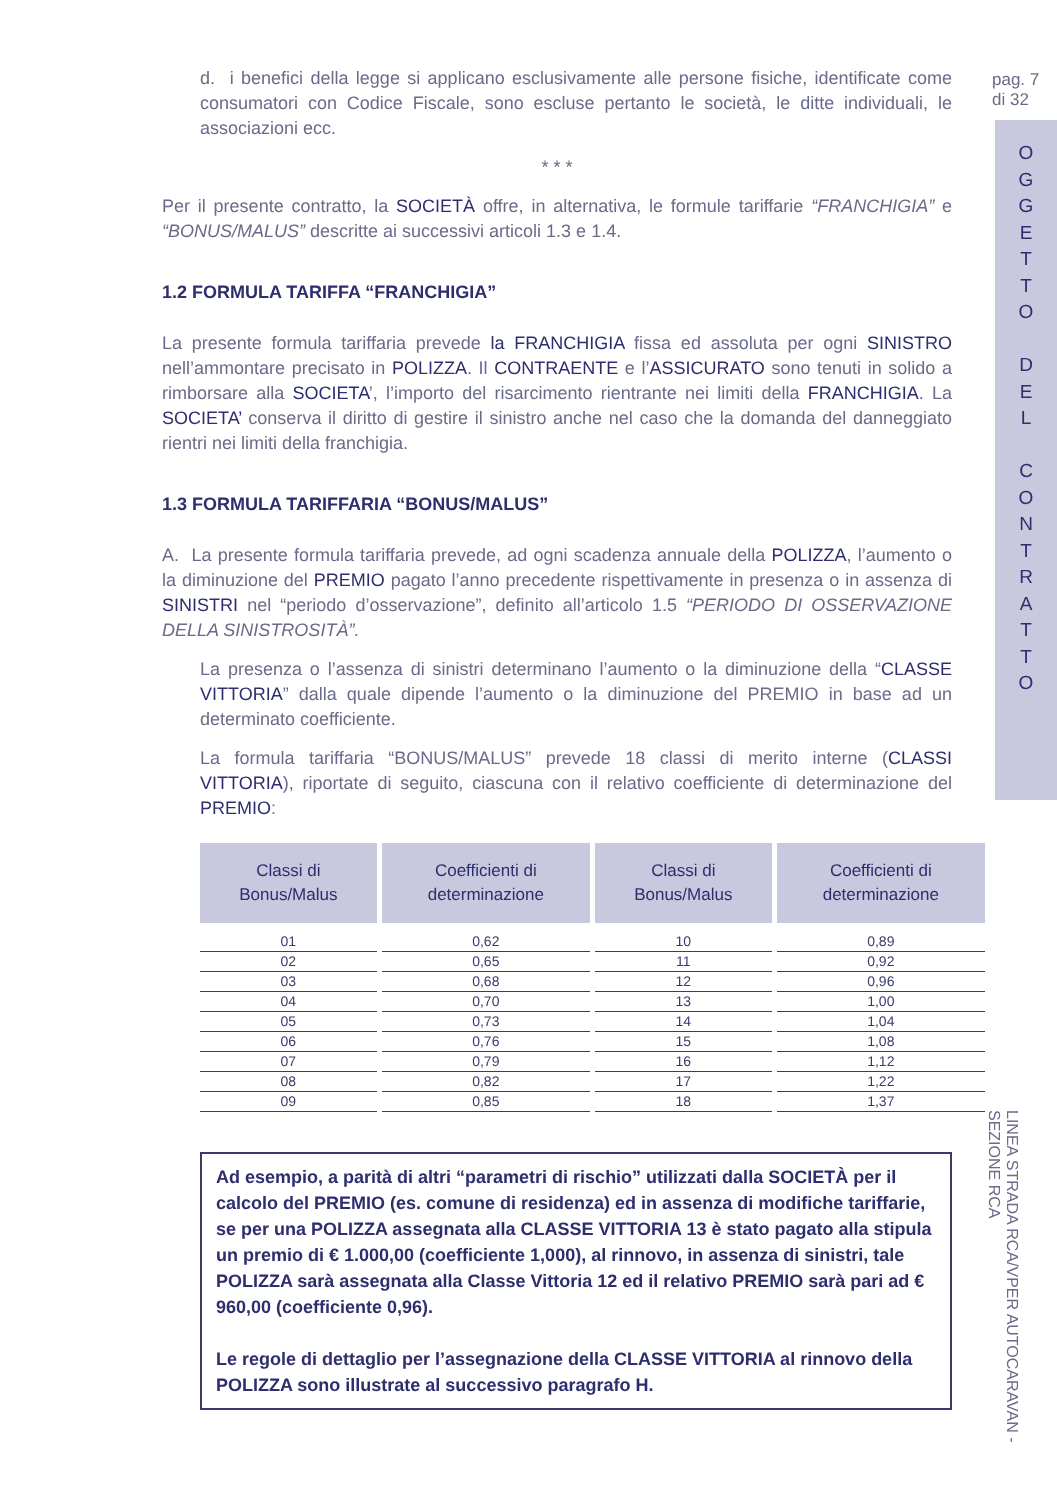d. i benefici della legge si applicano esclusivamente alle persone fisiche, identificate come consumatori con Codice Fiscale, sono escluse pertanto le società, le ditte individuali, le associazioni ecc.
* * *
Per il presente contratto, la SOCIETÀ offre, in alternativa, le formule tariffarie “FRANCHIGIA” e “BONUS/MALUS” descritte ai successivi articoli 1.3 e 1.4.
1.2 FORMULA TARIFFA “FRANCHIGIA”
La presente formula tariffaria prevede la FRANCHIGIA fissa ed assoluta per ogni SINISTRO nell’ammontare precisato in POLIZZA. Il CONTRAENTE e l’ASSICURATO sono tenuti in solido a rimborsare alla SOCIETA’, l’importo del risarcimento rientrante nei limiti della FRANCHIGIA. La SOCIETA’ conserva il diritto di gestire il sinistro anche nel caso che la domanda del danneggiato rientri nei limiti della franchigia.
1.3 FORMULA TARIFFARIA “BONUS/MALUS”
A. La presente formula tariffaria prevede, ad ogni scadenza annuale della POLIZZA, l’aumento o la diminuzione del PREMIO pagato l’anno precedente rispettivamente in presenza o in assenza di SINISTRI nel “periodo d’osservazione”, definito all’articolo 1.5 “PERIODO DI OSSERVAZIONE DELLA SINISTROSITÀ”.
La presenza o l’assenza di sinistri determinano l’aumento o la diminuzione della “CLASSE VITTORIA” dalla quale dipende l’aumento o la diminuzione del PREMIO in base ad un determinato coefficiente.
La formula tariffaria “BONUS/MALUS” prevede 18 classi di merito interne (CLASSI VITTORIA), riportate di seguito, ciascuna con il relativo coefficiente di determinazione del PREMIO:
| Classi di Bonus/Malus | Coefficienti di determinazione | Classi di Bonus/Malus | Coefficienti di determinazione |
| --- | --- | --- | --- |
| 01 | 0,62 | 10 | 0,89 |
| 02 | 0,65 | 11 | 0,92 |
| 03 | 0,68 | 12 | 0,96 |
| 04 | 0,70 | 13 | 1,00 |
| 05 | 0,73 | 14 | 1,04 |
| 06 | 0,76 | 15 | 1,08 |
| 07 | 0,79 | 16 | 1,12 |
| 08 | 0,82 | 17 | 1,22 |
| 09 | 0,85 | 18 | 1,37 |
Ad esempio, a parità di altri “parametri di rischio” utilizzati dalla SOCIETÀ per il calcolo del PREMIO (es. comune di residenza) ed in assenza di modifiche tariffarie, se per una POLIZZA assegnata alla CLASSE VITTORIA 13 è stato pagato alla stipula un premio di € 1.000,00 (coefficiente 1,000), al rinnovo, in assenza di sinistri, tale POLIZZA sarà assegnata alla Classe Vittoria 12 ed il relativo PREMIO sarà pari ad € 960,00 (coefficiente 0,96).
Le regole di dettaglio per l’assegnazione della CLASSE VITTORIA al rinnovo della POLIZZA sono illustrate al successivo paragrafo H.
pag. 7
di 32
O
G
G
E
T
T
O
D
E
L
C
O
N
T
R
A
T
T
O
LINEA STRADA RCA/VPER AUTOCARAVAN - SEZIONE RCA